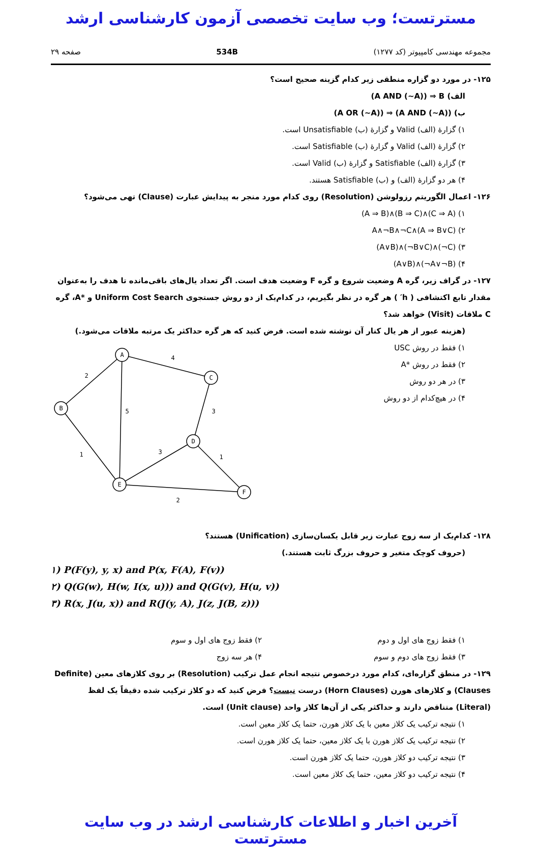مسترتست؛ وب سایت تخصصی آزمون کارشناسی ارشد
مجموعه مهندسی کامپیوتر (کد ۱۲۷۷) 534B صفحه ۲۹
۱۲۵- در مورد دو گزاره منطقی زیر کدام گزینه صحیح است؟
الف) (A AND (~A)) ⇒ B
ب) (A OR (~A)) ⇒ (A AND (~A))
۱) گزارهٔ (الف) Valid و گزارهٔ (ب) Unsatisfiable است.
۲) گزارهٔ (الف) Valid و گزارهٔ (ب) Satisfiable است.
۳) گزارهٔ (الف) Satisfiable و گزارهٔ (ب) Valid است.
۴) هر دو گزارهٔ (الف) و (ب) Satisfiable هستند.
۱۲۶- اعمال الگوریتم رزولوشن (Resolution) روی کدام مورد منجر به پیدایش عبارت (Clause) تهی می‌شود؟
۱) (A ⇒ B)∧(B ⇒ C)∧(C ⇒ A)
۲) A∧¬B∧¬C∧(A ⇒ B∨C)
۳) (A∨B)∧(¬B∨C)∧(¬C)
۴) (A∨B)∧(¬A∨¬B)
۱۲۷- در گراف زیر، گره A وضعیت شروع و گره F وضعیت هدف است. اگر تعداد یال‌های باقی‌مانده تا هدف را به‌عنوان مقدار تابع اکتشافی ( h′ ) هر گره در نظر بگیریم، در کدام‌یک از دو روش جستجوی Uniform Cost Search و *A، گره C ملاقات (Visit) خواهد شد؟
(هزینه عبور از هر یال کنار آن نوشته شده است. فرض کنید که هر گره حداکثر یک مرتبه ملاقات می‌شود.)
۱) فقط در روش USC
۲) فقط در روش *A
۳) در هر دو روش
۴) در هیچ‌کدام از دو روش
A
B
C
D
E
F
2
4
5
3
1
3
1
2
۱۲۸- کدام‌یک از سه زوج عبارت زیر قابل یکسان‌سازی (Unification) هستند؟
(حروف کوچک متغیر و حروف بزرگ ثابت هستند.)
۱) P(F(y), y, x) and P(x, F(A), F(v))
۲) Q(G(w), H(w, I(x, u))) and Q(G(v), H(u, v))
۳) R(x, J(u, x)) and R(J(y, A), J(z, J(B, z)))
۱) فقط زوج های اول و دوم ۲) فقط زوج های اول و سوم
۳) فقط زوج های دوم و سوم ۴) هر سه زوج
۱۲۹- در منطق گزاره‌ای، کدام مورد درخصوص نتیجه انجام عمل ترکیب (Resolution) بر روی کلازهای معین (Definite Clauses) و کلازهای هورن (Horn Clauses) درست نیست؟ فرض کنید که دو کلاز ترکیب شده دقیقاً یک لفظ (Literal) متناقض دارند و حداکثر یکی از آن‌ها کلاز واحد (Unit clause) است.
۱) نتیجه ترکیب یک کلاز معین با یک کلاز هورن، حتما یک کلاز معین است.
۲) نتیجه ترکیب یک کلاز هورن با یک کلاز معین، حتما یک کلاز هورن است.
۳) نتیجه ترکیب دو کلاز هورن، حتما یک کلاز هورن است.
۴) نتیجه ترکیب دو کلاز معین، حتما یک کلاز معین است.
آخرین اخبار و اطلاعات کارشناسی ارشد در وب سایت مسترتست